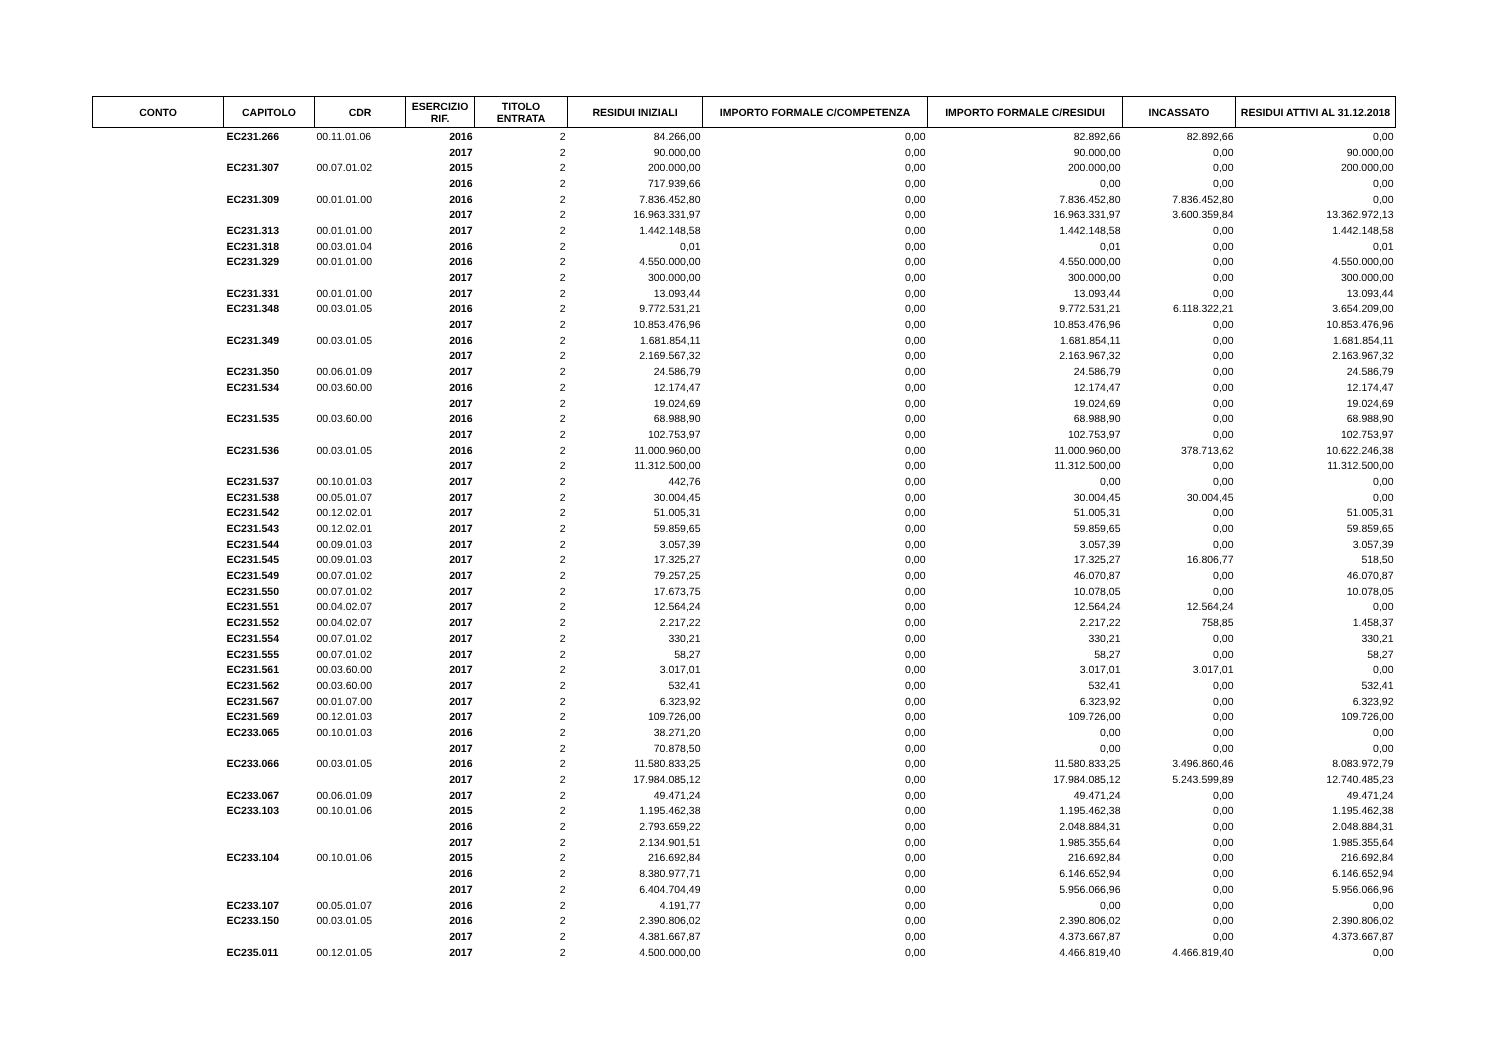| CONTO | CAPITOLO | CDR | ESERCIZIO RIF. | TITOLO ENTRATA | RESIDUI INIZIALI | IMPORTO FORMALE C/COMPETENZA | IMPORTO FORMALE C/RESIDUI | INCASSATO | RESIDUI ATTIVI AL 31.12.2018 |
| --- | --- | --- | --- | --- | --- | --- | --- | --- | --- |
| | EC231.266 | 00.11.01.06 | 2016 | 2 | 84.266,00 | 0,00 | 82.892,66 | 82.892,66 | 0,00 |
| | | | 2017 | 2 | 90.000,00 | 0,00 | 90.000,00 | 0,00 | 90.000,00 |
| | EC231.307 | 00.07.01.02 | 2015 | 2 | 200.000,00 | 0,00 | 200.000,00 | 0,00 | 200.000,00 |
| | | | 2016 | 2 | 717.939,66 | 0,00 | 0,00 | 0,00 | 0,00 |
| | EC231.309 | 00.01.01.00 | 2016 | 2 | 7.836.452,80 | 0,00 | 7.836.452,80 | 7.836.452,80 | 0,00 |
| | | | 2017 | 2 | 16.963.331,97 | 0,00 | 16.963.331,97 | 3.600.359,84 | 13.362.972,13 |
| | EC231.313 | 00.01.01.00 | 2017 | 2 | 1.442.148,58 | 0,00 | 1.442.148,58 | 0,00 | 1.442.148,58 |
| | EC231.318 | 00.03.01.04 | 2016 | 2 | 0,01 | 0,00 | 0,01 | 0,00 | 0,01 |
| | EC231.329 | 00.01.01.00 | 2016 | 2 | 4.550.000,00 | 0,00 | 4.550.000,00 | 0,00 | 4.550.000,00 |
| | | | 2017 | 2 | 300.000,00 | 0,00 | 300.000,00 | 0,00 | 300.000,00 |
| | EC231.331 | 00.01.01.00 | 2017 | 2 | 13.093,44 | 0,00 | 13.093,44 | 0,00 | 13.093,44 |
| | EC231.348 | 00.03.01.05 | 2016 | 2 | 9.772.531,21 | 0,00 | 9.772.531,21 | 6.118.322,21 | 3.654.209,00 |
| | | | 2017 | 2 | 10.853.476,96 | 0,00 | 10.853.476,96 | 0,00 | 10.853.476,96 |
| | EC231.349 | 00.03.01.05 | 2016 | 2 | 1.681.854,11 | 0,00 | 1.681.854,11 | 0,00 | 1.681.854,11 |
| | | | 2017 | 2 | 2.169.567,32 | 0,00 | 2.163.967,32 | 0,00 | 2.163.967,32 |
| | EC231.350 | 00.06.01.09 | 2017 | 2 | 24.586,79 | 0,00 | 24.586,79 | 0,00 | 24.586,79 |
| | EC231.534 | 00.03.60.00 | 2016 | 2 | 12.174,47 | 0,00 | 12.174,47 | 0,00 | 12.174,47 |
| | | | 2017 | 2 | 19.024,69 | 0,00 | 19.024,69 | 0,00 | 19.024,69 |
| | EC231.535 | 00.03.60.00 | 2016 | 2 | 68.988,90 | 0,00 | 68.988,90 | 0,00 | 68.988,90 |
| | | | 2017 | 2 | 102.753,97 | 0,00 | 102.753,97 | 0,00 | 102.753,97 |
| | EC231.536 | 00.03.01.05 | 2016 | 2 | 11.000.960,00 | 0,00 | 11.000.960,00 | 378.713,62 | 10.622.246,38 |
| | | | 2017 | 2 | 11.312.500,00 | 0,00 | 11.312.500,00 | 0,00 | 11.312.500,00 |
| | EC231.537 | 00.10.01.03 | 2017 | 2 | 442,76 | 0,00 | 0,00 | 0,00 | 0,00 |
| | EC231.538 | 00.05.01.07 | 2017 | 2 | 30.004,45 | 0,00 | 30.004,45 | 30.004,45 | 0,00 |
| | EC231.542 | 00.12.02.01 | 2017 | 2 | 51.005,31 | 0,00 | 51.005,31 | 0,00 | 51.005,31 |
| | EC231.543 | 00.12.02.01 | 2017 | 2 | 59.859,65 | 0,00 | 59.859,65 | 0,00 | 59.859,65 |
| | EC231.544 | 00.09.01.03 | 2017 | 2 | 3.057,39 | 0,00 | 3.057,39 | 0,00 | 3.057,39 |
| | EC231.545 | 00.09.01.03 | 2017 | 2 | 17.325,27 | 0,00 | 17.325,27 | 16.806,77 | 518,50 |
| | EC231.549 | 00.07.01.02 | 2017 | 2 | 79.257,25 | 0,00 | 46.070,87 | 0,00 | 46.070,87 |
| | EC231.550 | 00.07.01.02 | 2017 | 2 | 17.673,75 | 0,00 | 10.078,05 | 0,00 | 10.078,05 |
| | EC231.551 | 00.04.02.07 | 2017 | 2 | 12.564,24 | 0,00 | 12.564,24 | 12.564,24 | 0,00 |
| | EC231.552 | 00.04.02.07 | 2017 | 2 | 2.217,22 | 0,00 | 2.217,22 | 758,85 | 1.458,37 |
| | EC231.554 | 00.07.01.02 | 2017 | 2 | 330,21 | 0,00 | 330,21 | 0,00 | 330,21 |
| | EC231.555 | 00.07.01.02 | 2017 | 2 | 58,27 | 0,00 | 58,27 | 0,00 | 58,27 |
| | EC231.561 | 00.03.60.00 | 2017 | 2 | 3.017,01 | 0,00 | 3.017,01 | 3.017,01 | 0,00 |
| | EC231.562 | 00.03.60.00 | 2017 | 2 | 532,41 | 0,00 | 532,41 | 0,00 | 532,41 |
| | EC231.567 | 00.01.07.00 | 2017 | 2 | 6.323,92 | 0,00 | 6.323,92 | 0,00 | 6.323,92 |
| | EC231.569 | 00.12.01.03 | 2017 | 2 | 109.726,00 | 0,00 | 109.726,00 | 0,00 | 109.726,00 |
| | EC233.065 | 00.10.01.03 | 2016 | 2 | 38.271,20 | 0,00 | 0,00 | 0,00 | 0,00 |
| | | | 2017 | 2 | 70.878,50 | 0,00 | 0,00 | 0,00 | 0,00 |
| | EC233.066 | 00.03.01.05 | 2016 | 2 | 11.580.833,25 | 0,00 | 11.580.833,25 | 3.496.860,46 | 8.083.972,79 |
| | | | 2017 | 2 | 17.984.085,12 | 0,00 | 17.984.085,12 | 5.243.599,89 | 12.740.485,23 |
| | EC233.067 | 00.06.01.09 | 2017 | 2 | 49.471,24 | 0,00 | 49.471,24 | 0,00 | 49.471,24 |
| | EC233.103 | 00.10.01.06 | 2015 | 2 | 1.195.462,38 | 0,00 | 1.195.462,38 | 0,00 | 1.195.462,38 |
| | | | 2016 | 2 | 2.793.659,22 | 0,00 | 2.048.884,31 | 0,00 | 2.048.884,31 |
| | | | 2017 | 2 | 2.134.901,51 | 0,00 | 1.985.355,64 | 0,00 | 1.985.355,64 |
| | EC233.104 | 00.10.01.06 | 2015 | 2 | 216.692,84 | 0,00 | 216.692,84 | 0,00 | 216.692,84 |
| | | | 2016 | 2 | 8.380.977,71 | 0,00 | 6.146.652,94 | 0,00 | 6.146.652,94 |
| | | | 2017 | 2 | 6.404.704,49 | 0,00 | 5.956.066,96 | 0,00 | 5.956.066,96 |
| | EC233.107 | 00.05.01.07 | 2016 | 2 | 4.191,77 | 0,00 | 0,00 | 0,00 | 0,00 |
| | EC233.150 | 00.03.01.05 | 2016 | 2 | 2.390.806,02 | 0,00 | 2.390.806,02 | 0,00 | 2.390.806,02 |
| | | | 2017 | 2 | 4.381.667,87 | 0,00 | 4.373.667,87 | 0,00 | 4.373.667,87 |
| | EC235.011 | 00.12.01.05 | 2017 | 2 | 4.500.000,00 | 0,00 | 4.466.819,40 | 4.466.819,40 | 0,00 |